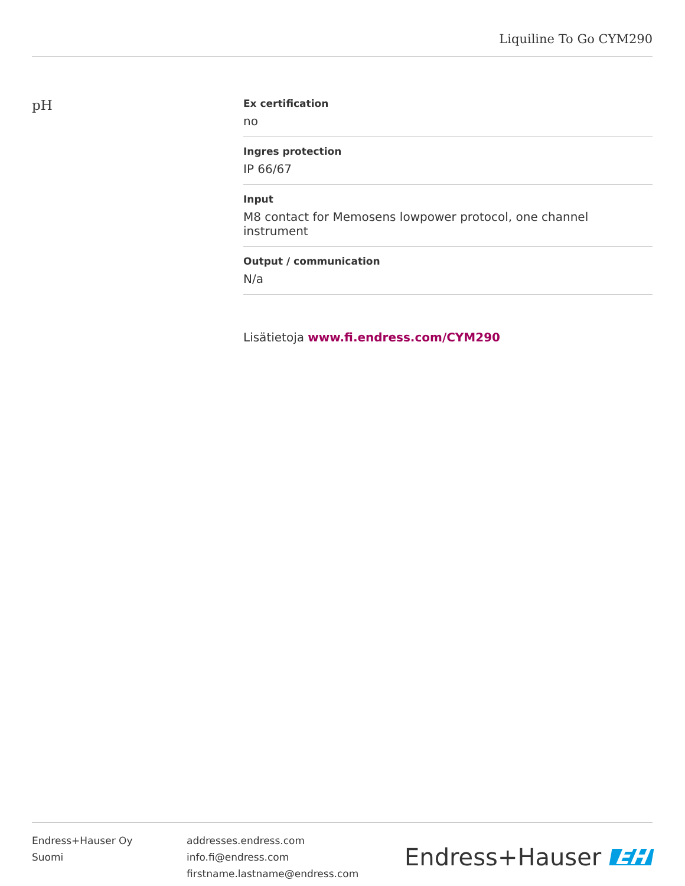Liquiline To Go CYM290
pH
Ex certification
no
Ingres protection
IP 66/67
Input
M8 contact for Memosens lowpower protocol, one channel instrument
Output / communication
N/a
Lisätietoja www.fi.endress.com/CYM290
Endress+Hauser Oy
Suomi
addresses.endress.com
info.fi@endress.com
firstname.lastname@endress.com
Endress+Hauser EH